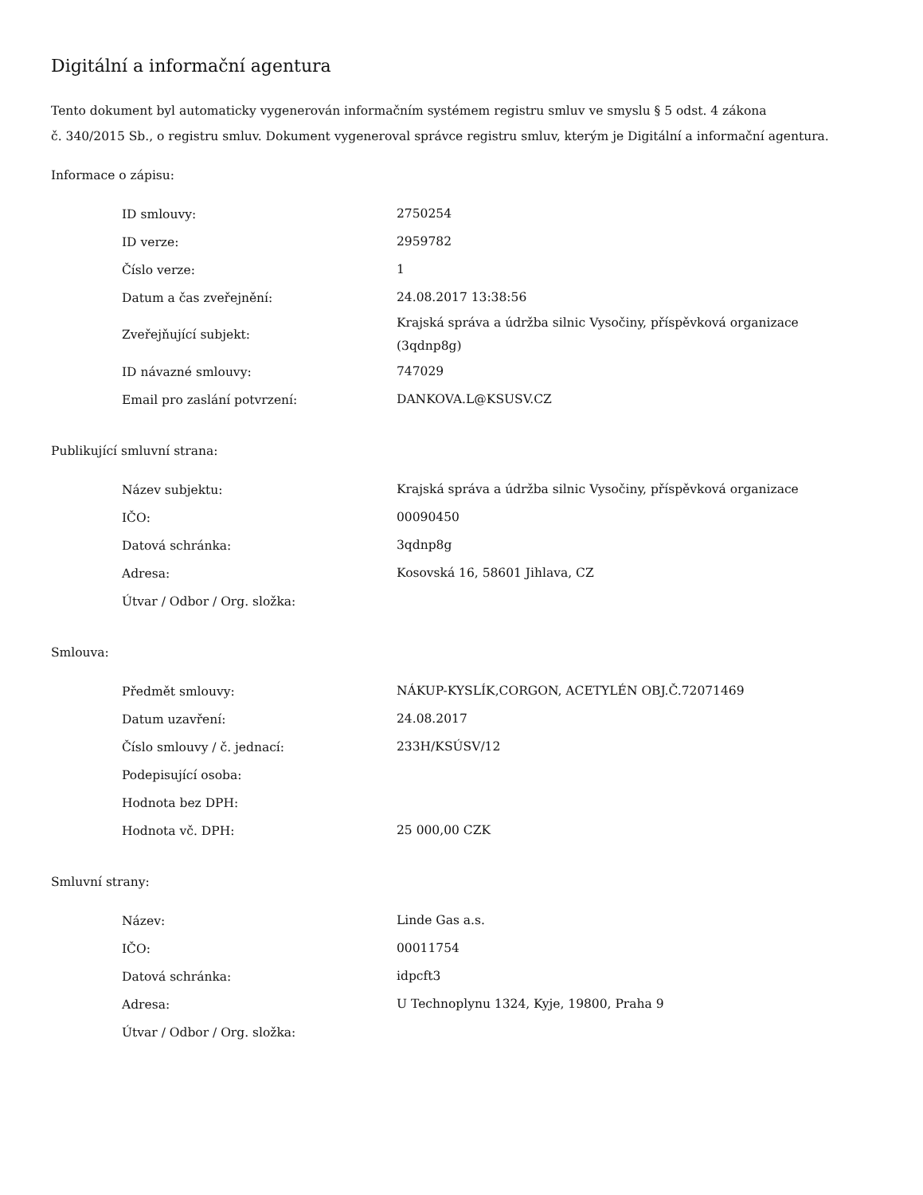Digitální a informační agentura
Tento dokument byl automaticky vygenerován informačním systémem registru smluv ve smyslu § 5 odst. 4 zákona
č. 340/2015 Sb., o registru smluv. Dokument vygeneroval správce registru smluv, kterým je Digitální a informační agentura.
Informace o zápisu:
| ID smlouvy: | 2750254 |
| ID verze: | 2959782 |
| Číslo verze: | 1 |
| Datum a čas zveřejnění: | 24.08.2017 13:38:56 |
| Zveřejňující subjekt: | Krajská správa a údržba silnic Vysočiny, příspěvková organizace (3qdnp8g) |
| ID návazné smlouvy: | 747029 |
| Email pro zaslání potvrzení: | DANKOVA.L@KSUSV.CZ |
Publikující smluvní strana:
| Název subjektu: | Krajská správa a údržba silnic Vysočiny, příspěvková organizace |
| IČO: | 00090450 |
| Datová schránka: | 3qdnp8g |
| Adresa: | Kosovská 16, 58601 Jihlava, CZ |
| Útvar / Odbor / Org. složka: | |
Smlouva:
| Předmět smlouvy: | NÁKUP-KYSLÍK,CORGON, ACETYLÉN OBJ.Č.72071469 |
| Datum uzavření: | 24.08.2017 |
| Číslo smlouvy / č. jednací: | 233H/KSÚSV/12 |
| Podepisující osoba: | |
| Hodnota bez DPH: | |
| Hodnota vč. DPH: | 25 000,00 CZK |
Smluvní strany:
| Název: | Linde Gas a.s. |
| IČO: | 00011754 |
| Datová schránka: | idpcft3 |
| Adresa: | U Technoplynu 1324, Kyje, 19800, Praha 9 |
| Útvar / Odbor / Org. složka: | |